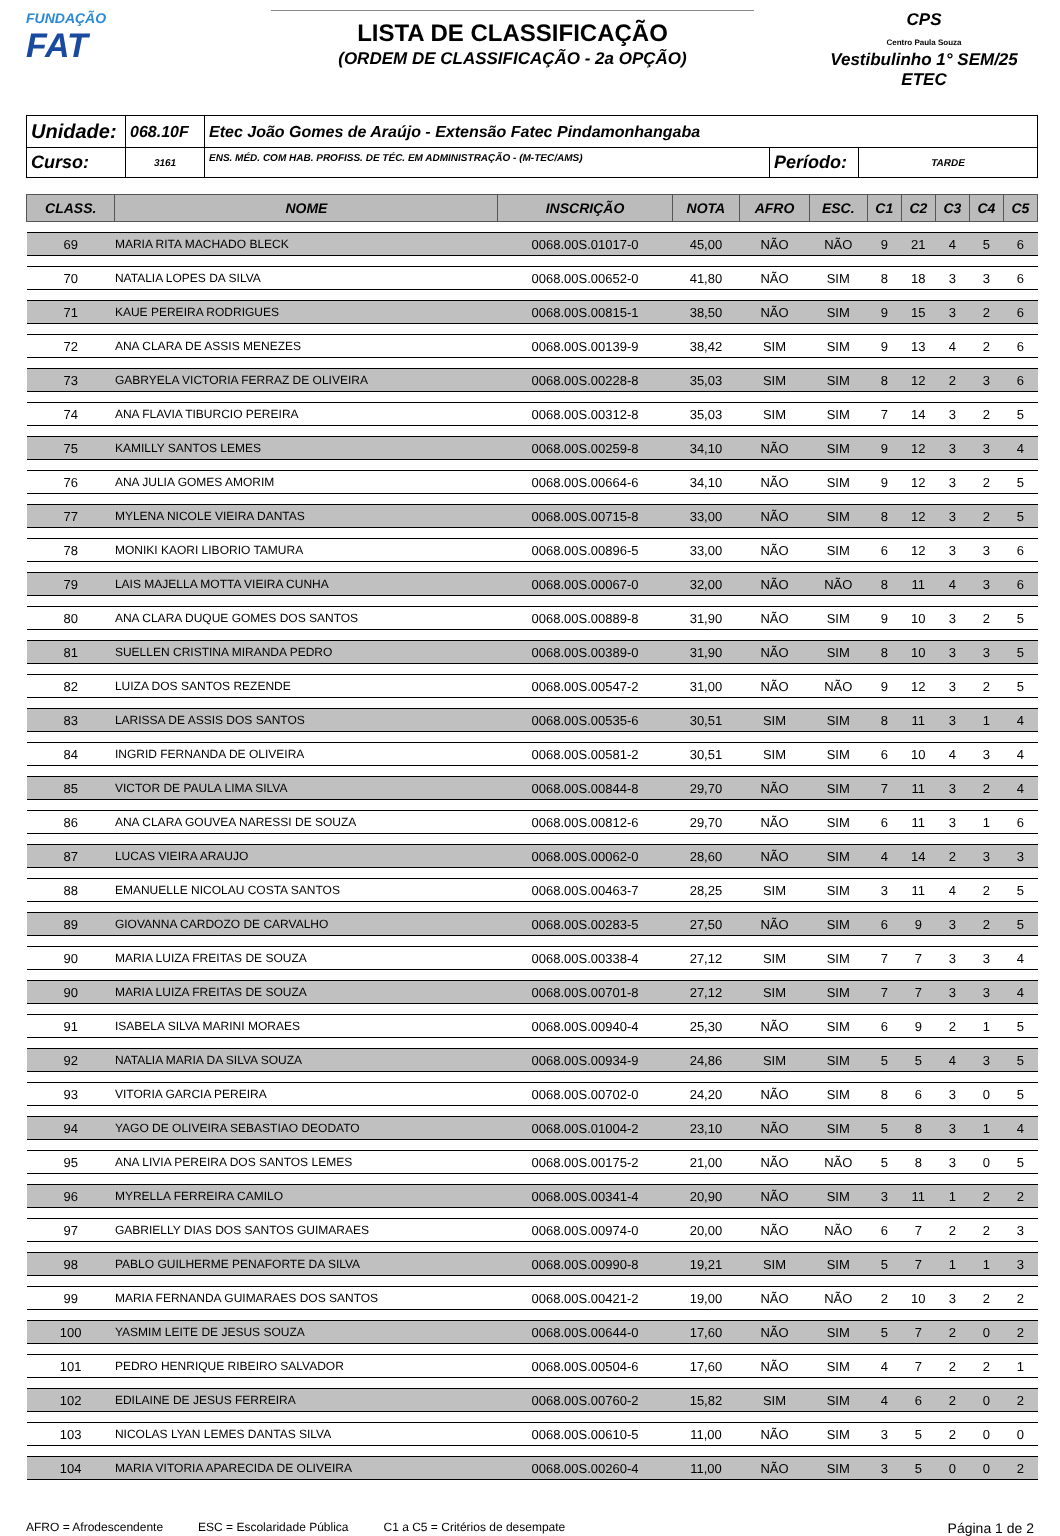FUNDAÇÃO
FAT
LISTA DE CLASSIFICAÇÃO
(ORDEM DE CLASSIFICAÇÃO - 2a OPÇÃO)
CPS
Centro Paula Souza
Vestibulinho 1° SEM/25
ETEC
| Unidade: | 068.10F | Etec João Gomes de Araújo - Extensão Fatec Pindamonhangaba | | |
| Curso: | 3161 | ENS. MÉD. COM HAB. PROFISS. DE TÉC. EM ADMINISTRAÇÃO - (M-TEC/AMS) | Período: | TARDE |
| CLASS. | NOME | INSCRIÇÃO | NOTA | AFRO | ESC. | C1 | C2 | C3 | C4 | C5 |
| --- | --- | --- | --- | --- | --- | --- | --- | --- | --- | --- |
| 69 | MARIA RITA MACHADO BLECK | 0068.00S.01017-0 | 45,00 | NÃO | NÃO | 9 | 21 | 4 | 5 | 6 |
| 70 | NATALIA LOPES DA SILVA | 0068.00S.00652-0 | 41,80 | NÃO | SIM | 8 | 18 | 3 | 3 | 6 |
| 71 | KAUE PEREIRA RODRIGUES | 0068.00S.00815-1 | 38,50 | NÃO | SIM | 9 | 15 | 3 | 2 | 6 |
| 72 | ANA CLARA DE ASSIS MENEZES | 0068.00S.00139-9 | 38,42 | SIM | SIM | 9 | 13 | 4 | 2 | 6 |
| 73 | GABRYELA VICTORIA FERRAZ DE OLIVEIRA | 0068.00S.00228-8 | 35,03 | SIM | SIM | 8 | 12 | 2 | 3 | 6 |
| 74 | ANA FLAVIA TIBURCIO PEREIRA | 0068.00S.00312-8 | 35,03 | SIM | SIM | 7 | 14 | 3 | 2 | 5 |
| 75 | KAMILLY SANTOS LEMES | 0068.00S.00259-8 | 34,10 | NÃO | SIM | 9 | 12 | 3 | 3 | 4 |
| 76 | ANA JULIA GOMES AMORIM | 0068.00S.00664-6 | 34,10 | NÃO | SIM | 9 | 12 | 3 | 2 | 5 |
| 77 | MYLENA NICOLE VIEIRA DANTAS | 0068.00S.00715-8 | 33,00 | NÃO | SIM | 8 | 12 | 3 | 2 | 5 |
| 78 | MONIKI KAORI LIBORIO TAMURA | 0068.00S.00896-5 | 33,00 | NÃO | SIM | 6 | 12 | 3 | 3 | 6 |
| 79 | LAIS MAJELLA MOTTA VIEIRA CUNHA | 0068.00S.00067-0 | 32,00 | NÃO | NÃO | 8 | 11 | 4 | 3 | 6 |
| 80 | ANA CLARA DUQUE GOMES DOS SANTOS | 0068.00S.00889-8 | 31,90 | NÃO | SIM | 9 | 10 | 3 | 2 | 5 |
| 81 | SUELLEN CRISTINA MIRANDA PEDRO | 0068.00S.00389-0 | 31,90 | NÃO | SIM | 8 | 10 | 3 | 3 | 5 |
| 82 | LUIZA DOS SANTOS REZENDE | 0068.00S.00547-2 | 31,00 | NÃO | NÃO | 9 | 12 | 3 | 2 | 5 |
| 83 | LARISSA DE ASSIS DOS SANTOS | 0068.00S.00535-6 | 30,51 | SIM | SIM | 8 | 11 | 3 | 1 | 4 |
| 84 | INGRID FERNANDA DE OLIVEIRA | 0068.00S.00581-2 | 30,51 | SIM | SIM | 6 | 10 | 4 | 3 | 4 |
| 85 | VICTOR DE PAULA LIMA SILVA | 0068.00S.00844-8 | 29,70 | NÃO | SIM | 7 | 11 | 3 | 2 | 4 |
| 86 | ANA CLARA GOUVEA NARESSI DE SOUZA | 0068.00S.00812-6 | 29,70 | NÃO | SIM | 6 | 11 | 3 | 1 | 6 |
| 87 | LUCAS VIEIRA ARAUJO | 0068.00S.00062-0 | 28,60 | NÃO | SIM | 4 | 14 | 2 | 3 | 3 |
| 88 | EMANUELLE NICOLAU COSTA SANTOS | 0068.00S.00463-7 | 28,25 | SIM | SIM | 3 | 11 | 4 | 2 | 5 |
| 89 | GIOVANNA CARDOZO DE CARVALHO | 0068.00S.00283-5 | 27,50 | NÃO | SIM | 6 | 9 | 3 | 2 | 5 |
| 90 | MARIA LUIZA FREITAS DE SOUZA | 0068.00S.00338-4 | 27,12 | SIM | SIM | 7 | 7 | 3 | 3 | 4 |
| 90 | MARIA LUIZA FREITAS DE SOUZA | 0068.00S.00701-8 | 27,12 | SIM | SIM | 7 | 7 | 3 | 3 | 4 |
| 91 | ISABELA SILVA MARINI MORAES | 0068.00S.00940-4 | 25,30 | NÃO | SIM | 6 | 9 | 2 | 1 | 5 |
| 92 | NATALIA MARIA DA SILVA SOUZA | 0068.00S.00934-9 | 24,86 | SIM | SIM | 5 | 5 | 4 | 3 | 5 |
| 93 | VITORIA GARCIA PEREIRA | 0068.00S.00702-0 | 24,20 | NÃO | SIM | 8 | 6 | 3 | 0 | 5 |
| 94 | YAGO DE OLIVEIRA SEBASTIAO DEODATO | 0068.00S.01004-2 | 23,10 | NÃO | SIM | 5 | 8 | 3 | 1 | 4 |
| 95 | ANA LIVIA PEREIRA DOS SANTOS LEMES | 0068.00S.00175-2 | 21,00 | NÃO | NÃO | 5 | 8 | 3 | 0 | 5 |
| 96 | MYRELLA FERREIRA CAMILO | 0068.00S.00341-4 | 20,90 | NÃO | SIM | 3 | 11 | 1 | 2 | 2 |
| 97 | GABRIELLY DIAS DOS SANTOS GUIMARAES | 0068.00S.00974-0 | 20,00 | NÃO | NÃO | 6 | 7 | 2 | 2 | 3 |
| 98 | PABLO GUILHERME PENAFORTE DA SILVA | 0068.00S.00990-8 | 19,21 | SIM | SIM | 5 | 7 | 1 | 1 | 3 |
| 99 | MARIA FERNANDA GUIMARAES DOS SANTOS | 0068.00S.00421-2 | 19,00 | NÃO | NÃO | 2 | 10 | 3 | 2 | 2 |
| 100 | YASMIM LEITE DE JESUS SOUZA | 0068.00S.00644-0 | 17,60 | NÃO | SIM | 5 | 7 | 2 | 0 | 2 |
| 101 | PEDRO HENRIQUE RIBEIRO SALVADOR | 0068.00S.00504-6 | 17,60 | NÃO | SIM | 4 | 7 | 2 | 2 | 1 |
| 102 | EDILAINE DE JESUS FERREIRA | 0068.00S.00760-2 | 15,82 | SIM | SIM | 4 | 6 | 2 | 0 | 2 |
| 103 | NICOLAS LYAN LEMES DANTAS SILVA | 0068.00S.00610-5 | 11,00 | NÃO | SIM | 3 | 5 | 2 | 0 | 0 |
| 104 | MARIA VITORIA APARECIDA DE OLIVEIRA | 0068.00S.00260-4 | 11,00 | NÃO | SIM | 3 | 5 | 0 | 0 | 2 |
AFRO = Afrodescendente ESC = Escolaridade Pública C1 a C5 = Critérios de desempate Página 1 de 2